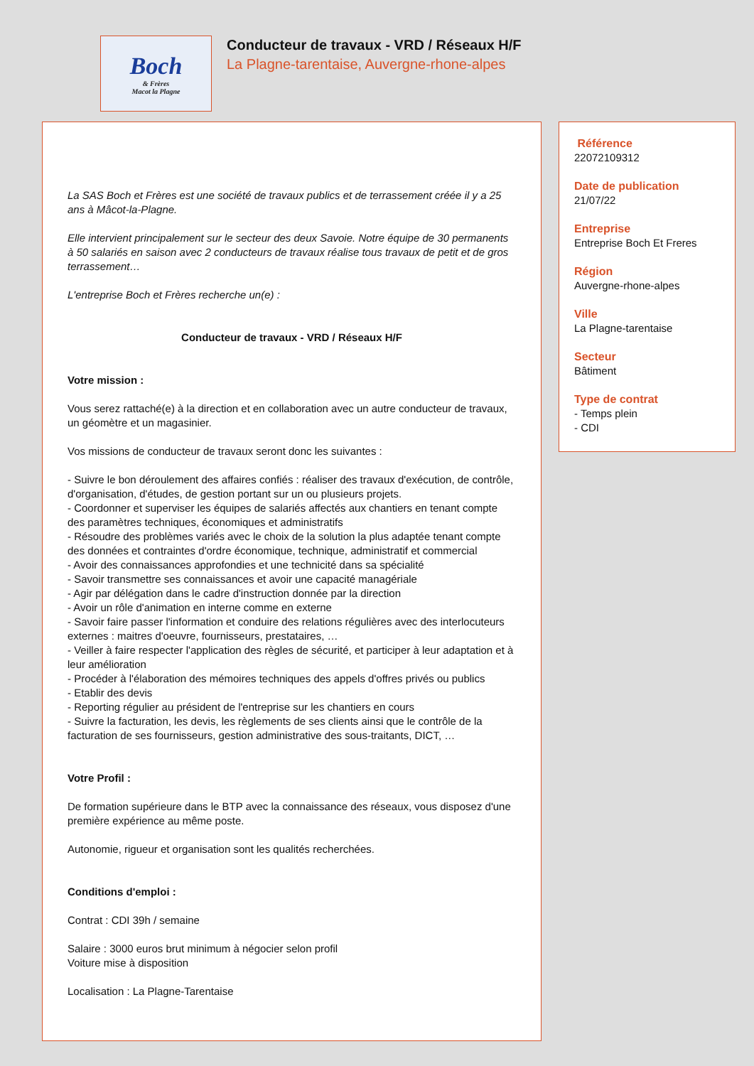Boch
& Frères
Macot la Plagne
Conducteur de travaux - VRD / Réseaux H/F
La Plagne-tarentaise, Auvergne-rhone-alpes
La SAS Boch et Frères est une société de travaux publics et de terrassement créée il y a 25 ans à Mâcot-la-Plagne.
Elle intervient principalement sur le secteur des deux Savoie. Notre équipe de 30 permanents à 50 salariés en saison avec 2 conducteurs de travaux réalise tous travaux de petit et de gros terrassement…
L'entreprise Boch et Frères recherche un(e) :
Conducteur de travaux - VRD / Réseaux H/F
Votre mission :
Vous serez rattaché(e) à la direction et en collaboration avec un autre conducteur de travaux, un géomètre et un magasinier.
Vos missions de conducteur de travaux seront donc les suivantes :
- Suivre le bon déroulement des affaires confiés : réaliser des travaux d'exécution, de contrôle, d'organisation, d'études, de gestion portant sur un ou plusieurs projets.
- Coordonner et superviser les équipes de salariés affectés aux chantiers en tenant compte des paramètres techniques, économiques et administratifs
- Résoudre des problèmes variés avec le choix de la solution la plus adaptée tenant compte des données et contraintes d'ordre économique, technique, administratif et commercial
- Avoir des connaissances approfondies et une technicité dans sa spécialité
- Savoir transmettre ses connaissances et avoir une capacité managériale
- Agir par délégation dans le cadre d'instruction donnée par la direction
- Avoir un rôle d'animation en interne comme en externe
- Savoir faire passer l'information et conduire des relations régulières avec des interlocuteurs externes : maitres d'oeuvre, fournisseurs, prestataires, …
- Veiller à faire respecter l'application des règles de sécurité, et participer à leur adaptation et à leur amélioration
- Procéder à l'élaboration des mémoires techniques des appels d'offres privés ou publics
- Etablir des devis
- Reporting régulier au président de l'entreprise sur les chantiers en cours
- Suivre la facturation, les devis, les règlements de ses clients ainsi que le contrôle de la facturation de ses fournisseurs, gestion administrative des sous-traitants, DICT, …
Votre Profil :
De formation supérieure dans le BTP avec la connaissance des réseaux, vous disposez d'une première expérience au même poste.
Autonomie, rigueur et organisation sont les qualités recherchées.
Conditions d'emploi :
Contrat : CDI 39h / semaine
Salaire : 3000 euros brut minimum à négocier selon profil
Voiture mise à disposition
Localisation : La Plagne-Tarentaise
Référence
22072109312
Date de publication
21/07/22
Entreprise
Entreprise Boch Et Freres
Région
Auvergne-rhone-alpes
Ville
La Plagne-tarentaise
Secteur
Bâtiment
Type de contrat
- Temps plein
- CDI